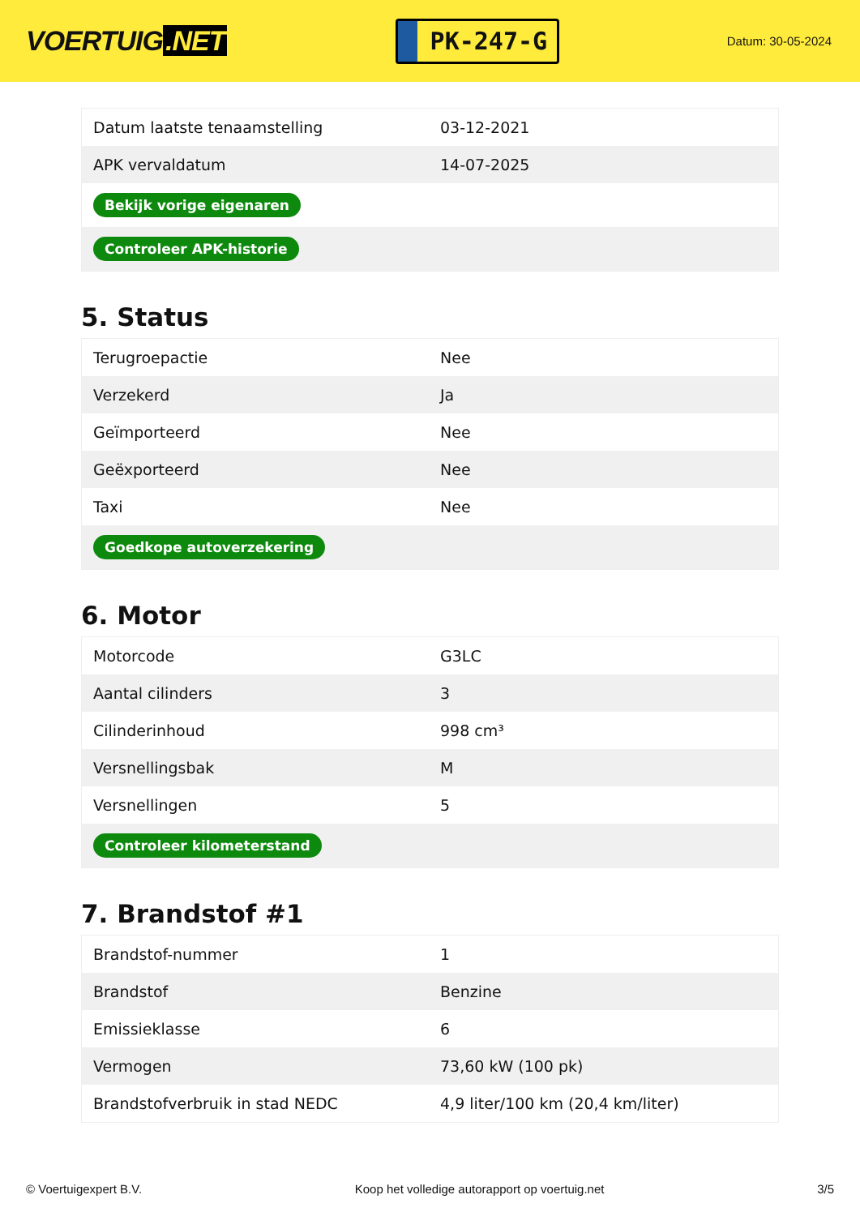VOERTUIG.NET
PK-247-G
Datum: 30-05-2024
| Datum laatste tenaamstelling | 03-12-2021 |
| APK vervaldatum | 14-07-2025 |
| Bekijk vorige eigenaren | |
| Controleer APK-historie | |
5. Status
| Terugroepactie | Nee |
| Verzekerd | Ja |
| Geïmporteerd | Nee |
| Geëxporteerd | Nee |
| Taxi | Nee |
| Goedkope autoverzekering | |
6. Motor
| Motorcode | G3LC |
| Aantal cilinders | 3 |
| Cilinderinhoud | 998 cm³ |
| Versnellingsbak | M |
| Versnellingen | 5 |
| Controleer kilometerstand | |
7. Brandstof #1
| Brandstof-nummer | 1 |
| Brandstof | Benzine |
| Emissieklasse | 6 |
| Vermogen | 73,60 kW (100 pk) |
| Brandstofverbruik in stad NEDC | 4,9 liter/100 km (20,4 km/liter) |
© Voertuigexpert B.V. Koop het volledige autorapport op voertuig.net 3/5